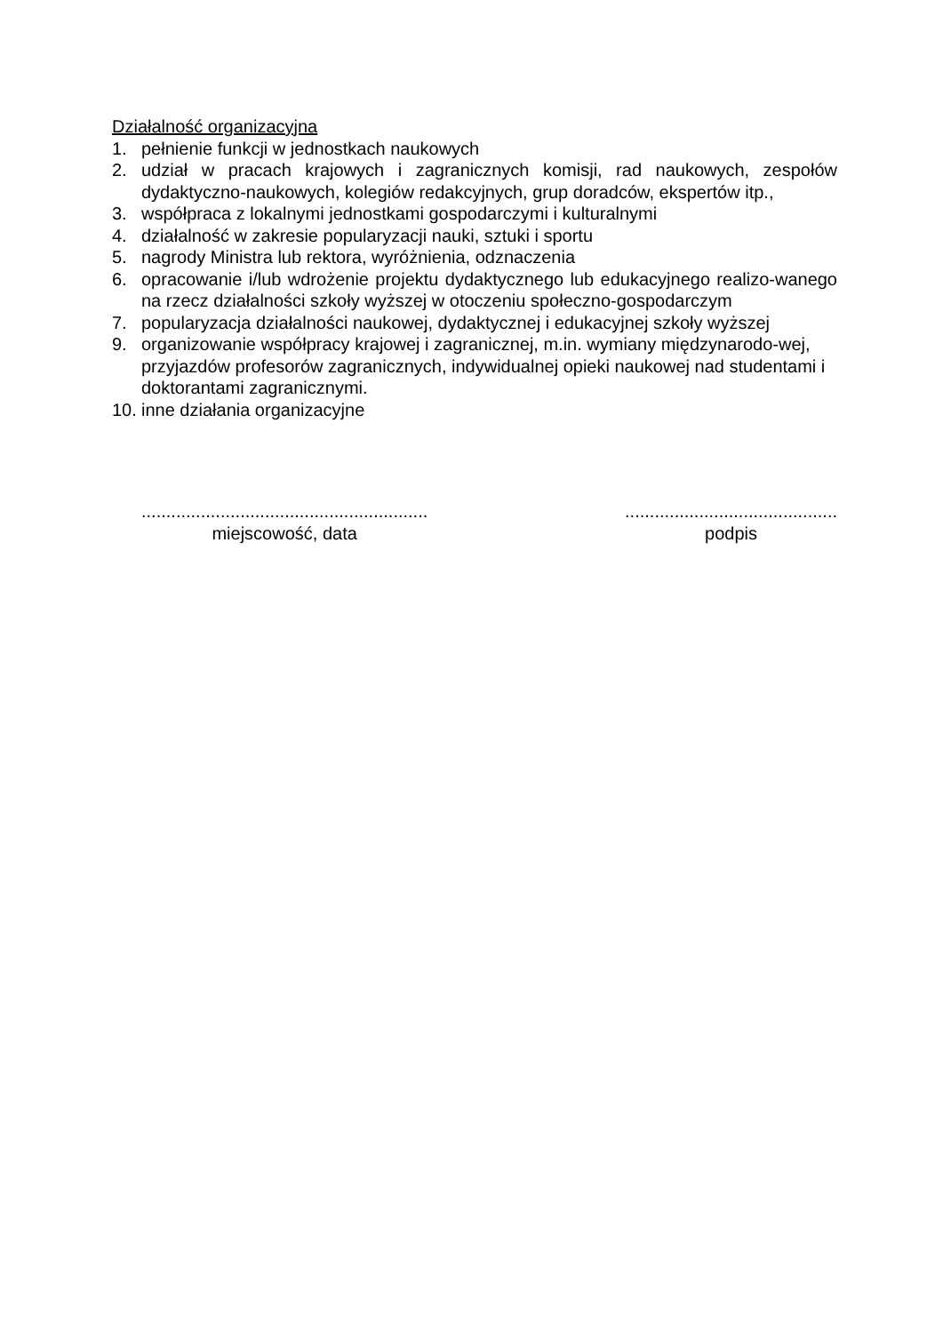Działalność organizacyjna
1. pełnienie funkcji w jednostkach naukowych
2. udział w pracach krajowych i zagranicznych komisji, rad naukowych, zespołów dydaktyczno-naukowych, kolegiów redakcyjnych, grup doradców, ekspertów itp.,
3. współpraca z lokalnymi jednostkami gospodarczymi i kulturalnymi
4. działalność w zakresie popularyzacji nauki, sztuki i sportu
5. nagrody Ministra lub rektora, wyróżnienia, odznaczenia
6. opracowanie i/lub wdrożenie projektu dydaktycznego lub edukacyjnego realizo-wanego na rzecz działalności szkoły wyższej w otoczeniu społeczno-gospodarczym
7. popularyzacja działalności naukowej, dydaktycznej i edukacyjnej szkoły wyższej
9. organizowanie współpracy krajowej i zagranicznej, m.in. wymiany międzynarodo-wej, przyjazdów profesorów zagranicznych, indywidualnej opieki naukowej nad studentami i doktorantami zagranicznymi.
10. inne działania organizacyjne
..........................................................
miejscowość, data
...........................................
podpis